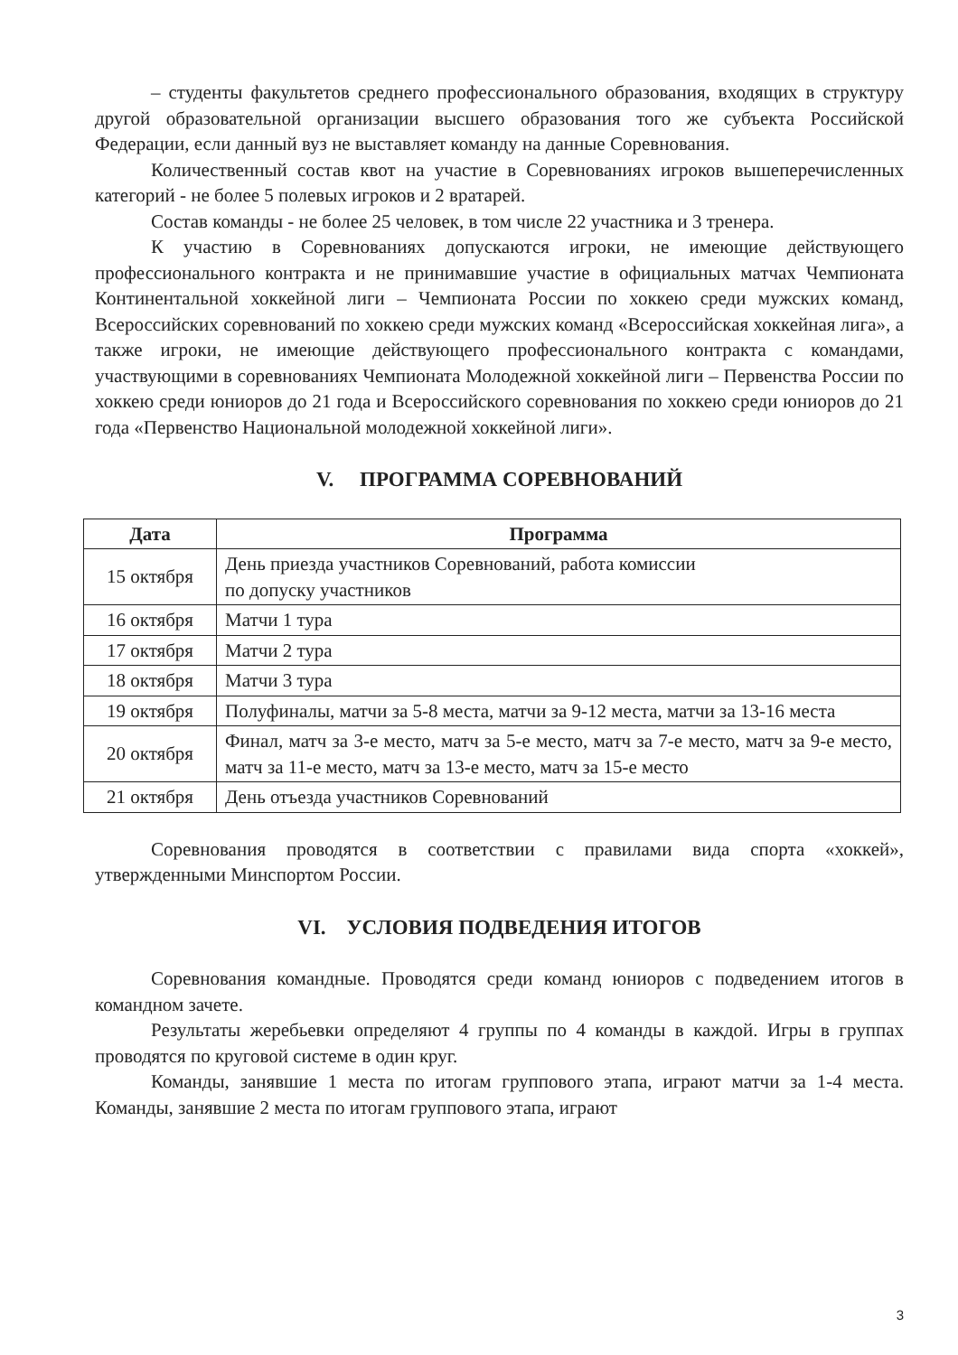– студенты факультетов среднего профессионального образования, входящих в структуру другой образовательной организации высшего образования того же субъекта Российской Федерации, если данный вуз не выставляет команду на данные Соревнования.
Количественный состав квот на участие в Соревнованиях игроков вышеперечисленных категорий - не более 5 полевых игроков и 2 вратарей.
Состав команды - не более 25 человек, в том числе 22 участника и 3 тренера.
К участию в Соревнованиях допускаются игроки, не имеющие действующего профессионального контракта и не принимавшие участие в официальных матчах Чемпионата Континентальной хоккейной лиги – Чемпионата России по хоккею среди мужских команд, Всероссийских соревнований по хоккею среди мужских команд «Всероссийская хоккейная лига», а также игроки, не имеющие действующего профессионального контракта с командами, участвующими в соревнованиях Чемпионата Молодежной хоккейной лиги – Первенства России по хоккею среди юниоров до 21 года и Всероссийского соревнования по хоккею среди юниоров до 21 года «Первенство Национальной молодежной хоккейной лиги».
V. ПРОГРАММА СОРЕВНОВАНИЙ
| Дата | Программа |
| --- | --- |
| 15 октября | День приезда участников Соревнований, работа комиссии по допуску участников |
| 16 октября | Матчи 1 тура |
| 17 октября | Матчи 2 тура |
| 18 октября | Матчи 3 тура |
| 19 октября | Полуфиналы, матчи за 5-8 места, матчи за 9-12 места, матчи за 13-16 места |
| 20 октября | Финал, матч за 3-е место, матч за 5-е место, матч за 7-е место, матч за 9-е место, матч за 11-е место, матч за 13-е место, матч за 15-е место |
| 21 октября | День отъезда участников Соревнований |
Соревнования проводятся в соответствии с правилами вида спорта «хоккей», утвержденными Минспортом России.
VI. УСЛОВИЯ ПОДВЕДЕНИЯ ИТОГОВ
Соревнования командные. Проводятся среди команд юниоров с подведением итогов в командном зачете.
Результаты жеребьевки определяют 4 группы по 4 команды в каждой. Игры в группах проводятся по круговой системе в один круг.
Команды, занявшие 1 места по итогам группового этапа, играют матчи за 1-4 места. Команды, занявшие 2 места по итогам группового этапа, играют
3